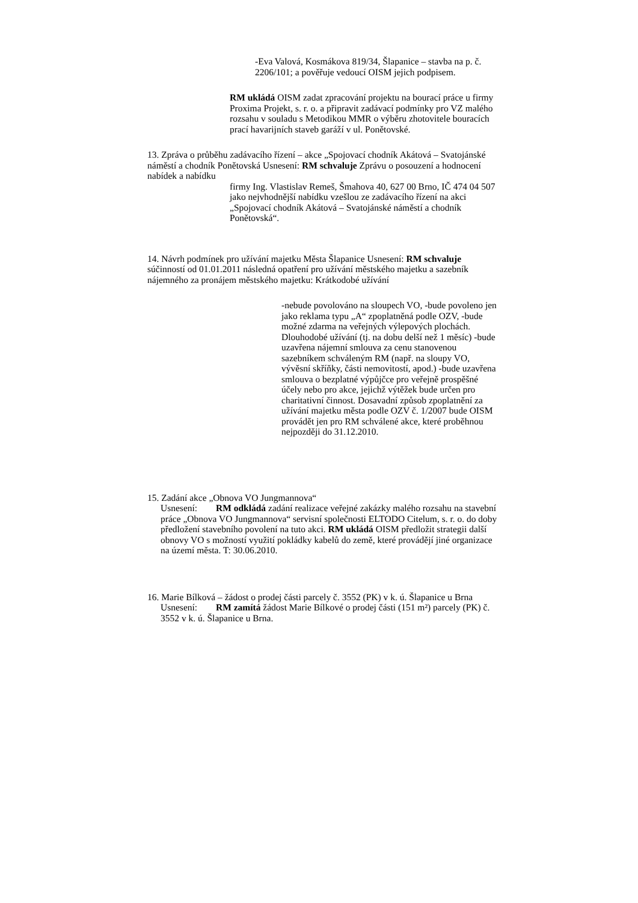-Eva Valová, Kosmákova 819/34, Šlapanice – stavba na p. č. 2206/101; a pověřuje vedoucí OISM jejich podpisem.
RM ukládá OISM zadat zpracování projektu na bourací práce u firmy Proxima Projekt, s. r. o. a připravit zadávací podmínky pro VZ malého rozsahu v souladu s Metodikou MMR o výběru zhotovitele bouracích prací havarijních staveb garáží v ul. Ponětovské.
13. Zpráva o průběhu zadávacího řízení – akce „Spojovací chodník Akátová – Svatojánské náměstí a chodník Ponětovská Usnesení: RM schvaluje Zprávu o posouzení a hodnocení nabídek a nabídku
firmy Ing. Vlastislav Remeš, Šmahova 40, 627 00 Brno, IČ 474 04 507 jako nejvhodnější nabídku vzešlou ze zadávacího řízení na akci „Spojovací chodník Akátová – Svatojánské náměstí a chodník Ponětovská“.
14. Návrh podmínek pro užívání majetku Města Šlapanice Usnesení: RM schvaluje súčinností od 01.01.2011 následná opatření pro užívání městského majetku a sazebník nájemného za pronájem městského majetku: Krátkodobé užívání
-nebude povolováno na sloupech VO, -bude povoleno jen jako reklama typu „A“ zpoplatněná podle OZV, -bude možné zdarma na veřejných výlepových plochách. Dlouhodobé užívání (tj. na dobu delší než 1 měsíc) -bude uzavřena nájemní smlouva za cenu stanovenou sazebníkem schváleným RM (např. na sloupy VO, vývěsní skříňky, části nemovitostí, apod.) -bude uzavřena smlouva o bezplatné výpůjčce pro veřejně prospěšné účely nebo pro akce, jejichž výtěžek bude určen pro charitativní činnost. Dosavadní způsob zpoplatnění za užívání majetku města podle OZV č. 1/2007 bude OISM provádět jen pro RM schválené akce, které proběhnou nejpozději do 31.12.2010.
15. Zadání akce „Obnova VO Jungmannova“
Usnesení: RM odkládá zadání realizace veřejné zakázky malého rozsahu na stavební práce „Obnova VO Jungmannova“ servisní společnosti ELTODO Citelum, s. r. o. do doby předložení stavebního povolení na tuto akci. RM ukládá OISM předložit strategii další obnovy VO s možností využití pokládky kabelů do země, které provádějí jiné organizace na území města. T: 30.06.2010.
16. Marie Bílková – žádost o prodej části parcely č. 3552 (PK) v k. ú. Šlapanice u Brna
Usnesení: RM zamítá žádost Marie Bílkové o prodej části (151 m²) parcely (PK) č. 3552 v k. ú. Šlapanice u Brna.